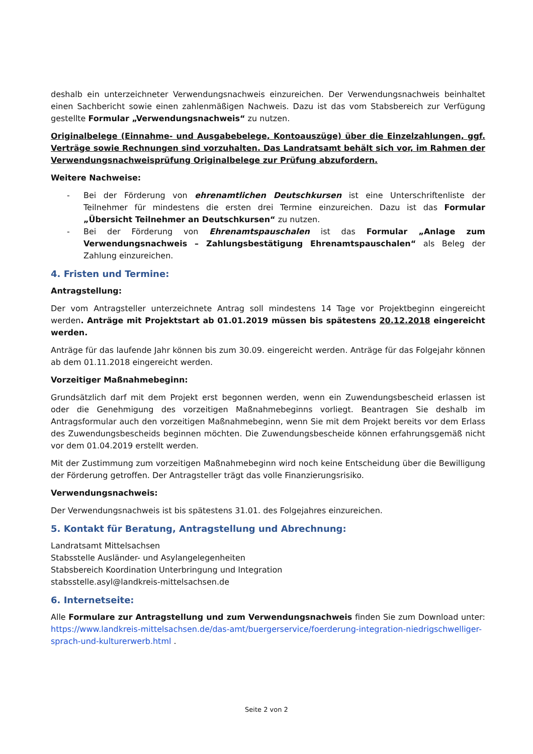deshalb ein unterzeichneter Verwendungsnachweis einzureichen. Der Verwendungsnachweis beinhaltet einen Sachbericht sowie einen zahlenmäßigen Nachweis. Dazu ist das vom Stabsbereich zur Verfügung gestellte Formular „Verwendungsnachweis“ zu nutzen.
Originalbelege (Einnahme- und Ausgabebelege, Kontoauszüge) über die Einzelzahlungen, ggf. Verträge sowie Rechnungen sind vorzuhalten. Das Landratsamt behält sich vor, im Rahmen der Verwendungsnachweisprüfung Originalbelege zur Prüfung abzufordern.
Weitere Nachweise:
- Bei der Förderung von ehrenamtlichen Deutschkursen ist eine Unterschriftenliste der Teilnehmer für mindestens die ersten drei Termine einzureichen. Dazu ist das Formular „Übersicht Teilnehmer an Deutschkursen“ zu nutzen.
- Bei der Förderung von Ehrenamtspauschalen ist das Formular „Anlage zum Verwendungsnachweis – Zahlungsbestätigung Ehrenamtspauschalen“ als Beleg der Zahlung einzureichen.
4. Fristen und Termine:
Antragstellung:
Der vom Antragsteller unterzeichnete Antrag soll mindestens 14 Tage vor Projektbeginn eingereicht werden. Anträge mit Projektstart ab 01.01.2019 müssen bis spätestens 20.12.2018 eingereicht werden.
Anträge für das laufende Jahr können bis zum 30.09. eingereicht werden. Anträge für das Folgejahr können ab dem 01.11.2018 eingereicht werden.
Vorzeitiger Maßnahmebeginn:
Grundsätzlich darf mit dem Projekt erst begonnen werden, wenn ein Zuwendungsbescheid erlassen ist oder die Genehmigung des vorzeitigen Maßnahmebeginns vorliegt. Beantragen Sie deshalb im Antragsformular auch den vorzeitigen Maßnahmebeginn, wenn Sie mit dem Projekt bereits vor dem Erlass des Zuwendungsbescheids beginnen möchten. Die Zuwendungsbescheide können erfahrungsgemäß nicht vor dem 01.04.2019 erstellt werden.
Mit der Zustimmung zum vorzeitigen Maßnahmebeginn wird noch keine Entscheidung über die Bewilligung der Förderung getroffen. Der Antragsteller trägt das volle Finanzierungsrisiko.
Verwendungsnachweis:
Der Verwendungsnachweis ist bis spätestens 31.01. des Folgejahres einzureichen.
5. Kontakt für Beratung, Antragstellung und Abrechnung:
Landratsamt Mittelsachsen
Stabsstelle Ausländer- und Asylangelegenheiten
Stabsbereich Koordination Unterbringung und Integration
stabsstelle.asyl@landkreis-mittelsachsen.de
6. Internetseite:
Alle Formulare zur Antragstellung und zum Verwendungsnachweis finden Sie zum Download unter: https://www.landkreis-mittelsachsen.de/das-amt/buergerservice/foerderung-integration-niedrigschwelliger-sprach-und-kulturerwerb.html .
Seite 2 von 2